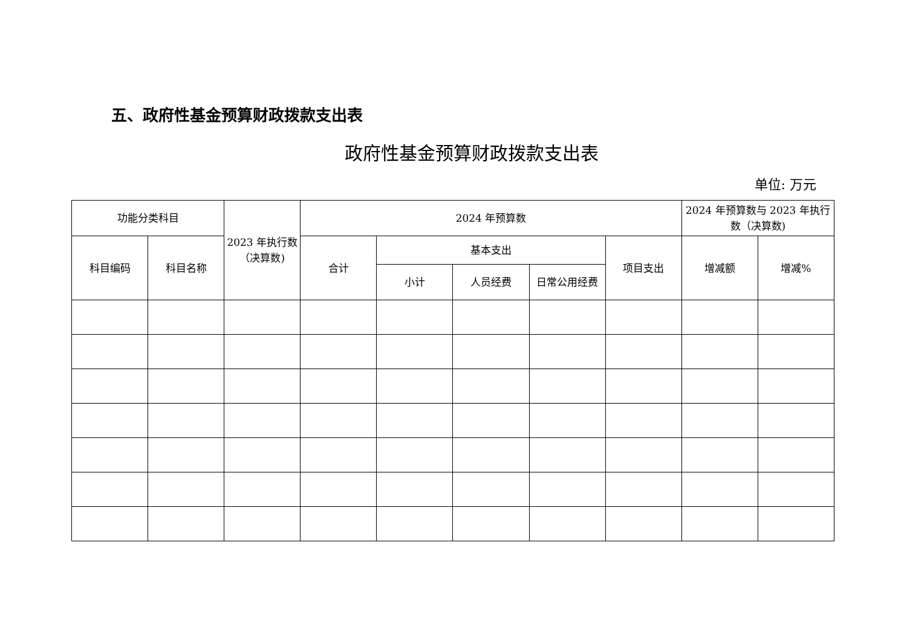五、政府性基金预算财政拨款支出表
政府性基金预算财政拨款支出表
单位: 万元
| 功能分类科目 | | 2023 年执行数（决算数) | 2024 年预算数 | | | | | 2024 年预算数与 2023 年执行数（决算数) | |
| --- | --- | --- | --- | --- | --- | --- | --- | --- | --- |
| 科目编码 | 科目名称 | | 合计 | 基本支出 | | | 项目支出 | 增减额 | 增减% |
| | | | | 小计 | 人员经费 | 日常公用经费 | | | |